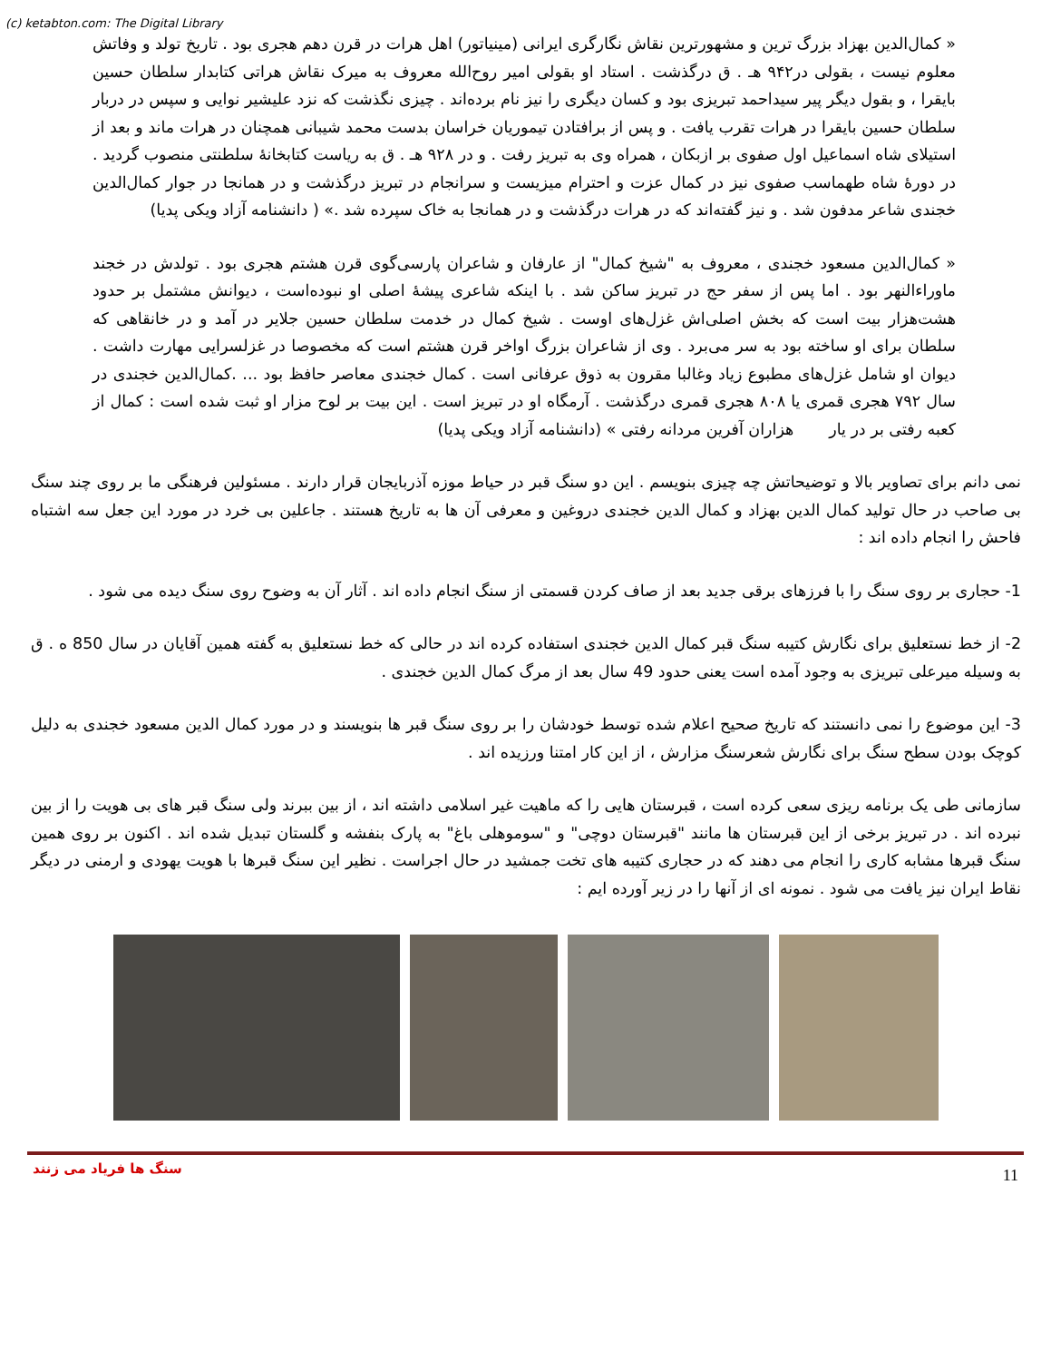(c) ketabton.com: The Digital Library
« کمال‌الدین بهزاد بزرگ ترین و مشهورترین نقاش نگارگری ایرانی (مینیاتور) اهل هرات در قرن دهم هجری بود . تاریخ تولد و وفاتش معلوم نیست ، بقولی در۹۴۲ هـ . ق درگذشت . استاد او بقولی امیر روح‌الله معروف به میرک نقاش هراتی کتابدار سلطان حسین بایقرا ، و بقول دیگر پیر سیداحمد تبریزی بود و کسان دیگری را نیز نام برده‌اند . چیزی نگذشت که نزد علیشیر نوایی و سپس در دربار سلطان حسین بایقرا در هرات تقرب یافت . و پس از برافتادن تیموریان خراسان بدست محمد شیبانی همچنان در هرات ماند و بعد از استیلای شاه اسماعیل اول صفوی بر ازبکان ، همراه وی به تبریز رفت . و در ۹۲۸ هـ . ق به ریاست کتابخانهٔ سلطنتی منصوب گردید . در دورهٔ شاه طهماسب صفوی نیز در کمال عزت و احترام میزیست و سرانجام در تبریز درگذشت و در همانجا در جوار کمال‌الدین خجندی شاعر مدفون شد . و نیز گفته‌اند که در هرات درگذشت و در همانجا به خاک سپرده شد .» ( دانشنامه آزاد ویکی پدیا)
« کمال‌الدین مسعود خجندی ، معروف به "شیخ کمال" از عارفان و شاعران پارسی‌گوی قرن هشتم هجری بود . تولدش در خجند ماوراءالنهر بود . اما پس از سفر حج در تبریز ساکن شد . با اینکه شاعری پیشهٔ اصلی او نبوده‌است ، دیوانش مشتمل بر حدود هشت‌هزار بیت است که بخش اصلی‌اش غزل‌های اوست . شیخ کمال در خدمت سلطان حسین جلایر در آمد و در خانقاهی که سلطان برای او ساخته بود به سر می‌برد . وی از شاعران بزرگ اواخر قرن هشتم است که مخصوصا در غزلسرایی مهارت داشت . دیوان او شامل غزل‌های مطبوع زیاد وغالبا مقرون به ذوق عرفانی است . کمال خجندی معاصر حافظ بود ... .کمال‌الدین خجندی در سال ۷۹۲ هجری قمری یا ۸۰۸ هجری قمری درگذشت . آرمگاه او در تبریز است . این بیت بر لوح مزار او ثبت شده است : کمال از کعبه رفتی بر در یار هزاران آفرین مردانه رفتی » (دانشنامه آزاد ویکی پدیا)
نمی دانم برای تصاویر بالا و توضیحاتش چه چیزی بنویسم . این دو سنگ قبر در حیاط موزه آذربایجان قرار دارند . مسئولین فرهنگی ما بر روی چند سنگ بی صاحب در حال تولید کمال الدین بهزاد و کمال الدین خجندی دروغین و معرفی آن ها به تاریخ هستند . جاعلین بی خرد در مورد این جعل سه اشتباه فاحش را انجام داده اند :
1- حجاری بر روی سنگ را با فرزهای برقی جدید بعد از صاف کردن قسمتی از سنگ انجام داده اند . آثار آن به وضوح روی سنگ دیده می شود .
2- از خط نستعلیق برای نگارش کتیبه سنگ قبر کمال الدین خجندی استفاده کرده اند در حالی که خط نستعلیق به گفته همین آقایان در سال 850 ه . ق به وسیله میرعلی تبریزی به وجود آمده است یعنی حدود 49 سال بعد از مرگ کمال الدین خجندی .
3- این موضوع را نمی دانستند که تاریخ صحیح اعلام شده توسط خودشان را بر روی سنگ قبر ها بنویسند و در مورد کمال الدین مسعود خجندی به دلیل کوچک بودن سطح سنگ برای نگارش شعرسنگ مزارش ، از این کار امتنا ورزیده اند .
سازمانی طی یک برنامه ریزی سعی کرده است ، قبرستان هایی را که ماهیت غیر اسلامی داشته اند ، از بین ببرند ولی سنگ قبر های بی هویت را از بین نبرده اند . در تبریز برخی از این قبرستان ها مانند "قبرستان دوچی" و "سوموهلی باغ" به پارک بنفشه و گلستان تبدیل شده اند . اکنون بر روی همین سنگ قبرها مشابه کاری را انجام می دهند که در حجاری کتیبه های تخت جمشید در حال اجراست . نظیر این سنگ قبرها با هویت یهودی و ارمنی در دیگر نقاط ایران نیز یافت می شود . نمونه ای از آنها را در زیر آورده ایم :
سنگ ها فریاد می زنند 11